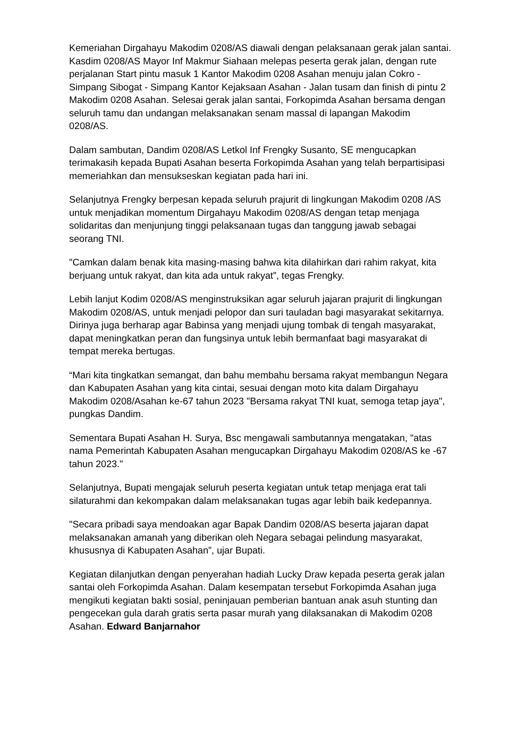Kemeriahan Dirgahayu Makodim 0208/AS diawali dengan pelaksanaan gerak jalan santai. Kasdim 0208/AS Mayor Inf Makmur Siahaan melepas peserta gerak jalan, dengan rute perjalanan Start pintu masuk 1 Kantor Makodim 0208 Asahan menuju jalan Cokro - Simpang Sibogat - Simpang Kantor Kejaksaan Asahan - Jalan tusam dan finish di pintu 2 Makodim 0208 Asahan. Selesai gerak jalan santai, Forkopimda Asahan bersama dengan seluruh tamu dan undangan melaksanakan senam massal di lapangan Makodim 0208/AS.
Dalam sambutan, Dandim 0208/AS Letkol Inf Frengky Susanto, SE mengucapkan terimakasih kepada Bupati Asahan beserta Forkopimda Asahan yang telah berpartisipasi memeriahkan dan mensukseskan kegiatan pada hari ini.
Selanjutnya Frengky berpesan kepada seluruh prajurit di lingkungan Makodim 0208 /AS untuk menjadikan momentum Dirgahayu Makodim 0208/AS dengan tetap menjaga solidaritas dan menjunjung tinggi pelaksanaan tugas dan tanggung jawab sebagai seorang TNI.
"Camkan dalam benak kita masing-masing bahwa kita dilahirkan dari rahim rakyat, kita berjuang untuk rakyat, dan kita ada untuk rakyat”, tegas Frengky.
Lebih lanjut Kodim 0208/AS menginstruksikan agar seluruh jajaran prajurit di lingkungan Makodim 0208/AS, untuk menjadi pelopor dan suri tauladan bagi masyarakat sekitarnya. Dirinya juga berharap agar Babinsa yang menjadi ujung tombak di tengah masyarakat, dapat meningkatkan peran dan fungsinya untuk lebih bermanfaat bagi masyarakat di tempat mereka bertugas.
“Mari kita tingkatkan semangat, dan bahu membahu bersama rakyat membangun Negara dan Kabupaten Asahan yang kita cintai, sesuai dengan moto kita dalam Dirgahayu Makodim 0208/Asahan ke-67 tahun 2023 "Bersama rakyat TNI kuat, semoga tetap jaya", pungkas Dandim.
Sementara Bupati Asahan H. Surya, Bsc mengawali sambutannya mengatakan, "atas nama Pemerintah Kabupaten Asahan mengucapkan Dirgahayu Makodim 0208/AS ke -67 tahun 2023."
Selanjutnya, Bupati mengajak seluruh peserta kegiatan untuk tetap menjaga erat tali silaturahmi dan kekompakan dalam melaksanakan tugas agar lebih baik kedepannya.
"Secara pribadi saya mendoakan agar Bapak Dandim 0208/AS beserta jajaran dapat melaksanakan amanah yang diberikan oleh Negara sebagai pelindung masyarakat, khususnya di Kabupaten Asahan”, ujar Bupati.
Kegiatan dilanjutkan dengan penyerahan hadiah Lucky Draw kepada peserta gerak jalan santai oleh Forkopimda Asahan. Dalam kesempatan tersebut Forkopimda Asahan juga mengikuti kegiatan bakti sosial, peninjauan pemberian bantuan anak asuh stunting dan pengecekan gula darah gratis serta pasar murah yang dilaksanakan di Makodim 0208 Asahan. Edward Banjarnahor